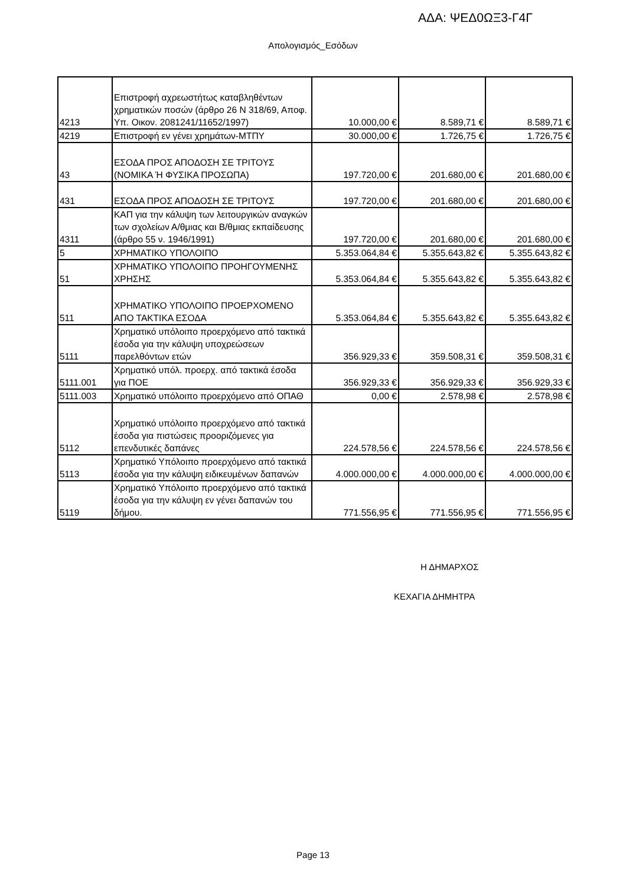ΑΔΑ: ΨΕΔ0ΩΞ3-Γ4Γ
Απολογισμός_Εσόδων
| 4213 | Επιστροφή αχρεωστήτως καταβληθέντων χρηματικών ποσών (άρθρο 26 Ν 318/69, Αποφ. Υπ. Οικον. 2081241/11652/1997) | 10.000,00 € | 8.589,71 € | 8.589,71 € |
| 4219 | Επιστροφή εν γένει χρημάτων-ΜΤΠΥ | 30.000,00 € | 1.726,75 € | 1.726,75 € |
| 43 | ΕΣΟΔΑ ΠΡΟΣ ΑΠΟΔΟΣΗ ΣΕ ΤΡΙΤΟΥΣ (ΝΟΜΙΚΑ Ή ΦΥΣΙΚΑ ΠΡΟΣΩΠΑ) | 197.720,00 € | 201.680,00 € | 201.680,00 € |
| 431 | ΕΣΟΔΑ ΠΡΟΣ ΑΠΟΔΟΣΗ ΣΕ ΤΡΙΤΟΥΣ | 197.720,00 € | 201.680,00 € | 201.680,00 € |
| 4311 | ΚΑΠ για την κάλυψη των λειτουργικών αναγκών των σχολείων Α/θμιας και Β/θμιας εκπαίδευσης (άρθρο 55 ν. 1946/1991) | 197.720,00 € | 201.680,00 € | 201.680,00 € |
| 5 | ΧΡΗΜΑΤΙΚΟ ΥΠΟΛΟΙΠΟ | 5.353.064,84 € | 5.355.643,82 € | 5.355.643,82 € |
| 51 | ΧΡΗΜΑΤΙΚΟ ΥΠΟΛΟΙΠΟ ΠΡΟΗΓΟΥΜΕΝΗΣ ΧΡΗΣΗΣ | 5.353.064,84 € | 5.355.643,82 € | 5.355.643,82 € |
| 511 | ΧΡΗΜΑΤΙΚΟ ΥΠΟΛΟΙΠΟ ΠΡΟΕΡΧΟΜΕΝΟ ΑΠΟ ΤΑΚΤΙΚΑ ΕΣΟΔΑ | 5.353.064,84 € | 5.355.643,82 € | 5.355.643,82 € |
| 5111 | Χρηματικό υπόλοιπο προερχόμενο από τακτικά έσοδα για την κάλυψη υποχρεώσεων παρελθόντων ετών | 356.929,33 € | 359.508,31 € | 359.508,31 € |
| 5111.001 | Χρηματικό υπόλ. προερχ. από τακτικά έσοδα για ΠΟΕ | 356.929,33 € | 356.929,33 € | 356.929,33 € |
| 5111.003 | Χρηματικό υπόλοιπο προερχόμενο από ΟΠΑΘ | 0,00 € | 2.578,98 € | 2.578,98 € |
| 5112 | Χρηματικό υπόλοιπο προερχόμενο από τακτικά έσοδα για πιστώσεις προοριζόμενες για επενδυτικές δαπάνες | 224.578,56 € | 224.578,56 € | 224.578,56 € |
| 5113 | Χρηματικό Υπόλοιπο προερχόμενο από τακτικά έσοδα για την κάλυψη ειδικευμένων δαπανών | 4.000.000,00 € | 4.000.000,00 € | 4.000.000,00 € |
| 5119 | Χρηματικό Υπόλοιπο προερχόμενο από τακτικά έσοδα για την κάλυψη εν γένει δαπανών του δήμου. | 771.556,95 € | 771.556,95 € | 771.556,95 € |
Η ΔΗΜΑΡΧΟΣ
ΚΕΧΑΓΙΑ ΔΗΜΗΤΡΑ
Page 13